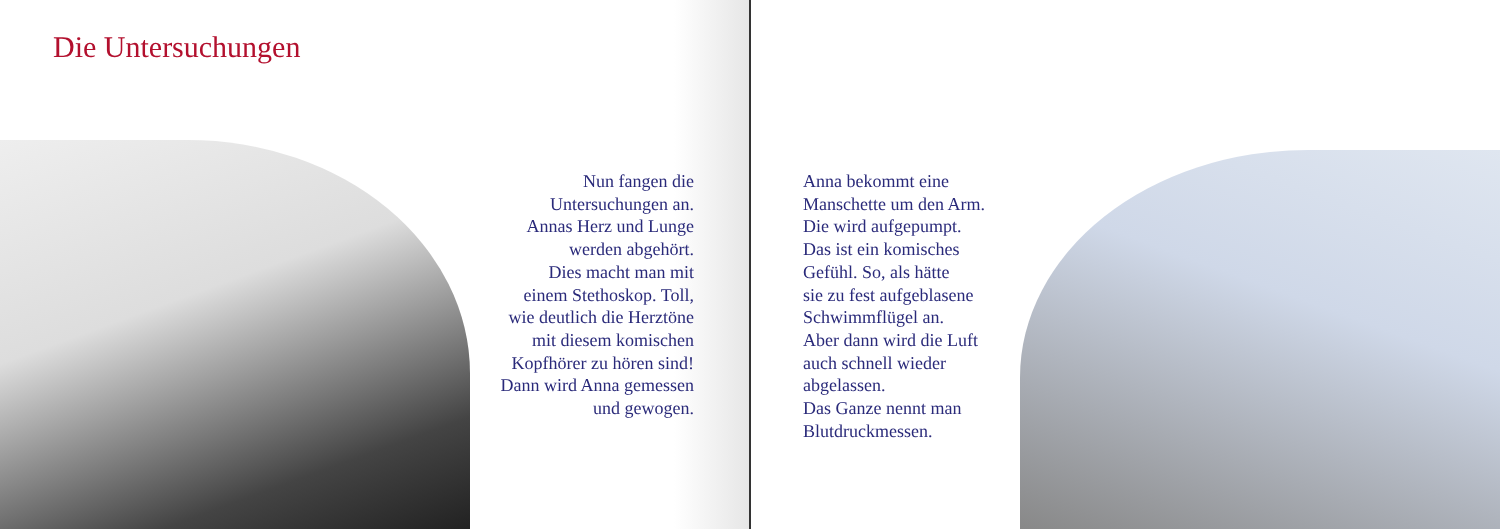Die Untersuchungen
Nun fangen die
Untersuchungen an.
Annas Herz und Lunge
werden abgehört.
Dies macht man mit
einem Stethoskop. Toll,
wie deutlich die Herztöne
mit diesem komischen
Kopfhörer zu hören sind!
Dann wird Anna gemessen
und gewogen.
Anna bekommt eine
Manschette um den Arm.
Die wird aufgepumpt.
Das ist ein komisches
Gefühl. So, als hätte
sie zu fest aufgeblasene
Schwimmflügel an.
Aber dann wird die Luft
auch schnell wieder
abgelassen.
Das Ganze nennt man
Blutdruckmessen.